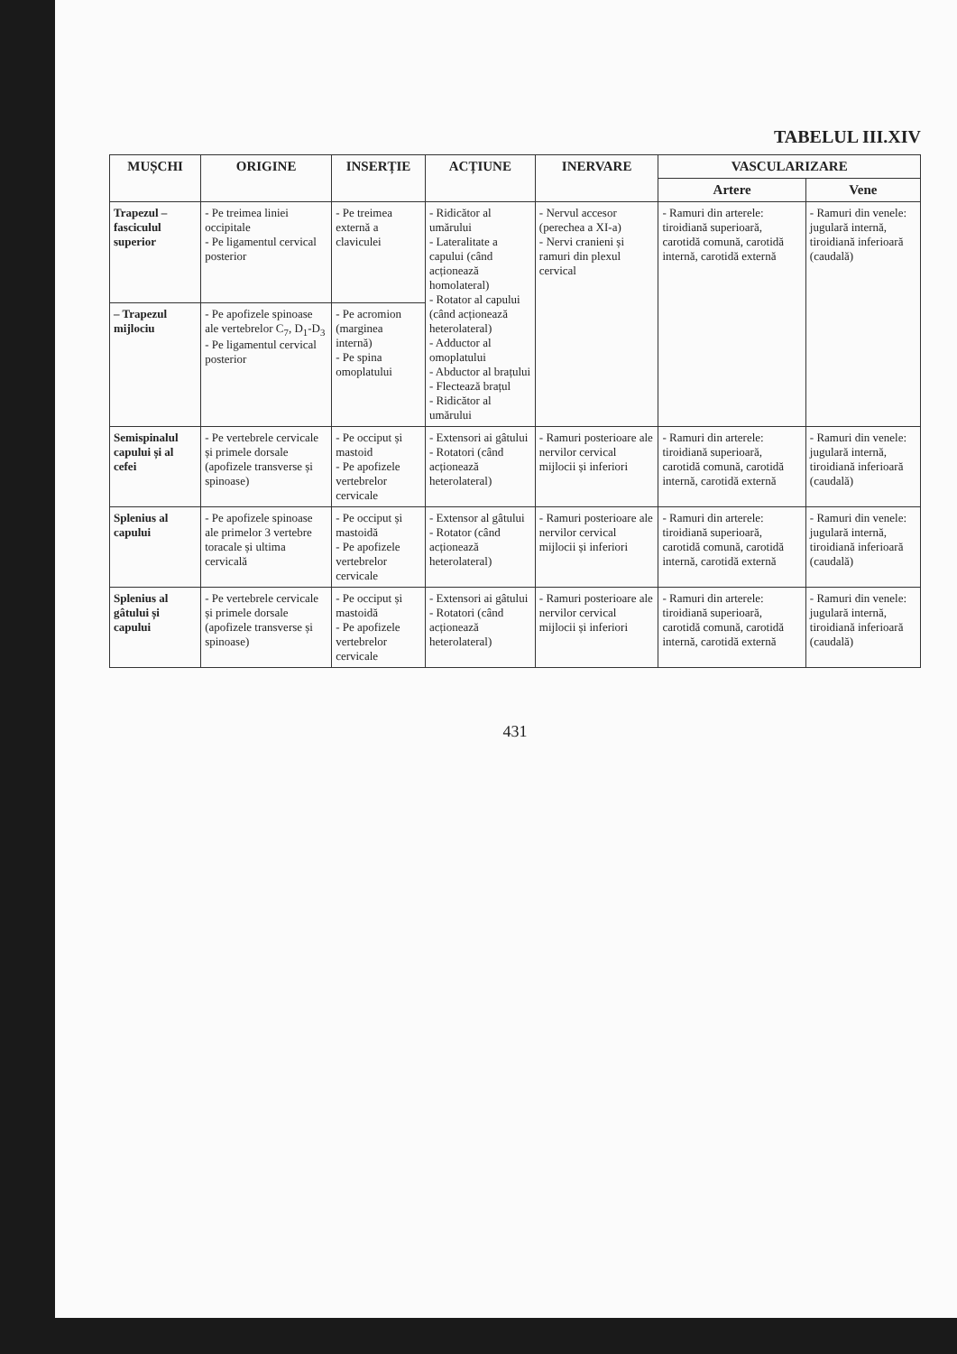TABELUL III.XIV
| MUȘCHI | ORIGINE | INSERȚIE | ACȚIUNE | INERVARE | VASCULARIZARE | |
| --- | --- | --- | --- | --- | --- | --- |
| | | | | | Artere | Vene |
| Trapezul –fasciculul superior | - Pe treimea liniei occipitale - Pe ligamentul cervical posterior | - Pe treimea externă a claviculei | - Ridicător al umărului - Lateralitate a capului (când acționează homolateral) - Rotator al capului (când acționează heterolateral) - Adductor al omoplatului - Abductor al brațului - Flectează brațul - Ridicător al umărului | - Nervul accesor (perechea a XI-a) - Nervi cranieni și ramuri din plexul cervical | - Ramuri din arterele: tiroidiană superioară, carotidă comună, carotidă internă, carotidă externă | - Ramuri din venele: jugulară internă, tiroidiană inferioară (caudală) |
| – Trapezul mijlociu | - Pe apofizele spinoase ale vertebrelor C<sub>7</sub>, D<sub>1</sub>-D<sub>3</sub> - Pe ligamentul cervical posterior | - Pe acromion (marginea internă) - Pe spina omoplatului | | | | |
| Semispinalul capului și al cefei | - Pe vertebrele cervicale și primele dorsale (apofizele transverse și spinoase) | - Pe occiput și mastoid - Pe apofizele vertebrelor cervicale | - Extensori ai gâtului - Rotatori (când acționează heterolateral) | - Ramuri posterioare ale nervilor cervical mijlocii și inferiori | - Ramuri din arterele: tiroidiană superioară, carotidă comună, carotidă internă, carotidă externă | - Ramuri din venele: jugulară internă, tiroidiană inferioară (caudală) |
| Splenius al capului | - Pe apofizele spinoase ale primelor 3 vertebre toracale și ultima cervicală | - Pe occiput și mastoidă - Pe apofizele vertebrelor cervicale | - Extensor al gâtului - Rotator (când acționează heterolateral) | - Ramuri posterioare ale nervilor cervical mijlocii și inferiori | - Ramuri din arterele: tiroidiană superioară, carotidă comună, carotidă internă, carotidă externă | - Ramuri din venele: jugulară internă, tiroidiană inferioară (caudală) |
| Splenius al gâtului și capului | - Pe vertebrele cervicale și primele dorsale (apofizele transverse și spinoase) | - Pe occiput și mastoidă - Pe apofizele vertebrelor cervicale | - Extensori ai gâtului - Rotatori (când acționează heterolateral) | - Ramuri posterioare ale nervilor cervical mijlocii și inferiori | - Ramuri din arterele: tiroidiană superioară, carotidă comună, carotidă internă, carotidă externă | - Ramuri din venele: jugulară internă, tiroidiană inferioară (caudală) |
431